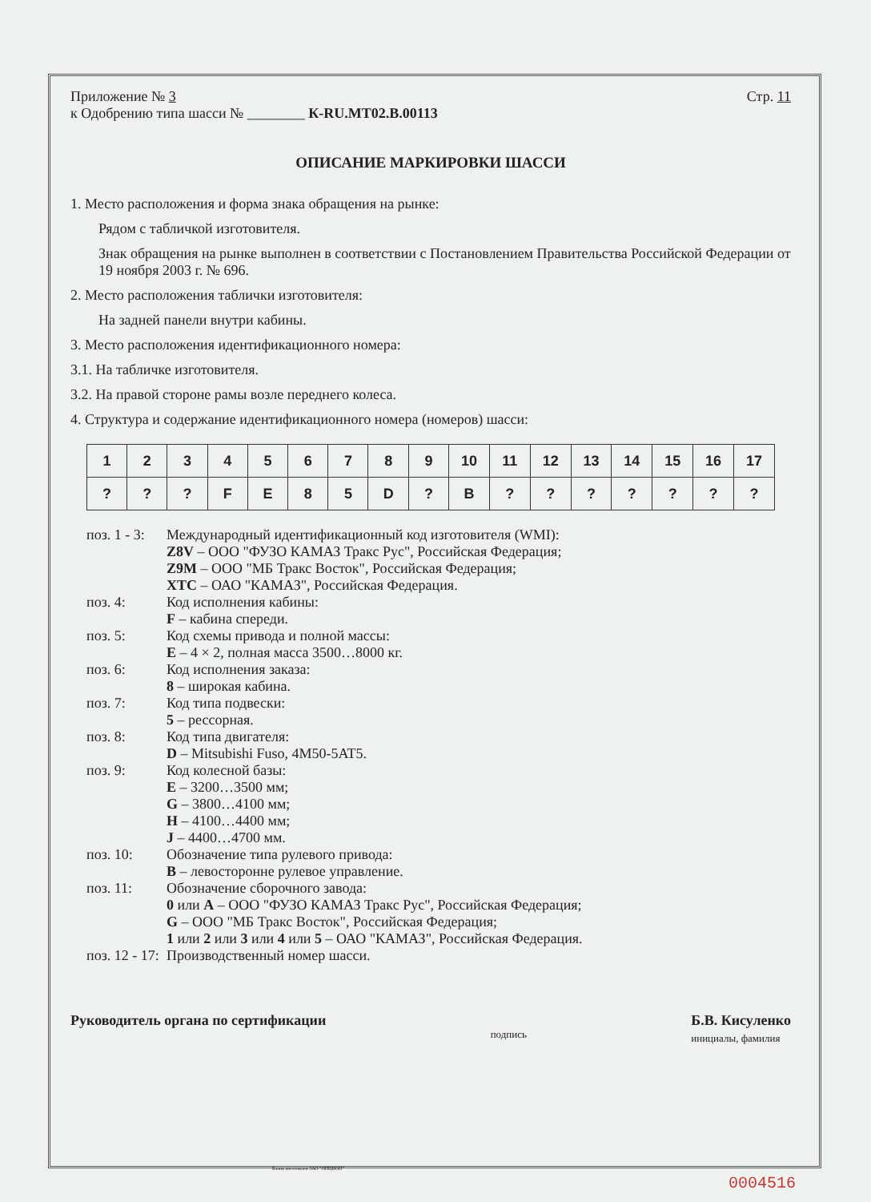Приложение № 3
к Одобрению типа шасси № ________ К-RU.MT02.B.00113
Стр. 11
ОПИСАНИЕ МАРКИРОВКИ ШАССИ
1. Место расположения и форма знака обращения на рынке:
Рядом с табличкой изготовителя.
Знак обращения на рынке выполнен в соответствии с Постановлением Правительства Российской Федерации от 19 ноября 2003 г. № 696.
2. Место расположения таблички изготовителя:
На задней панели внутри кабины.
3. Место расположения идентификационного номера:
3.1. На табличке изготовителя.
3.2. На правой стороне рамы возле переднего колеса.
4. Структура и содержание идентификационного номера (номеров) шасси:
| 1 | 2 | 3 | 4 | 5 | 6 | 7 | 8 | 9 | 10 | 11 | 12 | 13 | 14 | 15 | 16 | 17 |
| ? | ? | ? | F | E | 8 | 5 | D | ? | B | ? | ? | ? | ? | ? | ? | ? |
поз. 1 - 3:
Международный идентификационный код изготовителя (WMI):
Z8V – ООО "ФУЗО КАМАЗ Тракс Рус", Российская Федерация;
Z9M – ООО "МБ Тракс Восток", Российская Федерация;
XTC – ОАО "КАМАЗ", Российская Федерация.
поз. 4:
Код исполнения кабины:
F – кабина спереди.
поз. 5:
Код схемы привода и полной массы:
E – 4 × 2, полная масса 3500…8000 кг.
поз. 6:
Код исполнения заказа:
8 – широкая кабина.
поз. 7:
Код типа подвески:
5 – рессорная.
поз. 8:
Код типа двигателя:
D – Mitsubishi Fuso, 4M50-5AT5.
поз. 9:
Код колесной базы:
E – 3200…3500 мм;
G – 3800…4100 мм;
H – 4100…4400 мм;
J – 4400…4700 мм.
поз. 10:
Обозначение типа рулевого привода:
B – левосторонне рулевое управление.
поз. 11:
Обозначение сборочного завода:
0 или A – ООО "ФУЗО КАМАЗ Тракс Рус", Российская Федерация;
G – ООО "МБ Тракс Восток", Российская Федерация;
1 или 2 или 3 или 4 или 5 – ОАО "КАМАЗ", Российская Федерация.
поз. 12 - 17:
Производственный номер шасси.
Руководитель органа по сертификации подпись Б.В. Кисуленко
инициалы, фамилия
Бланк изготовлен ЗАО "ОПЦИОН"
0004516